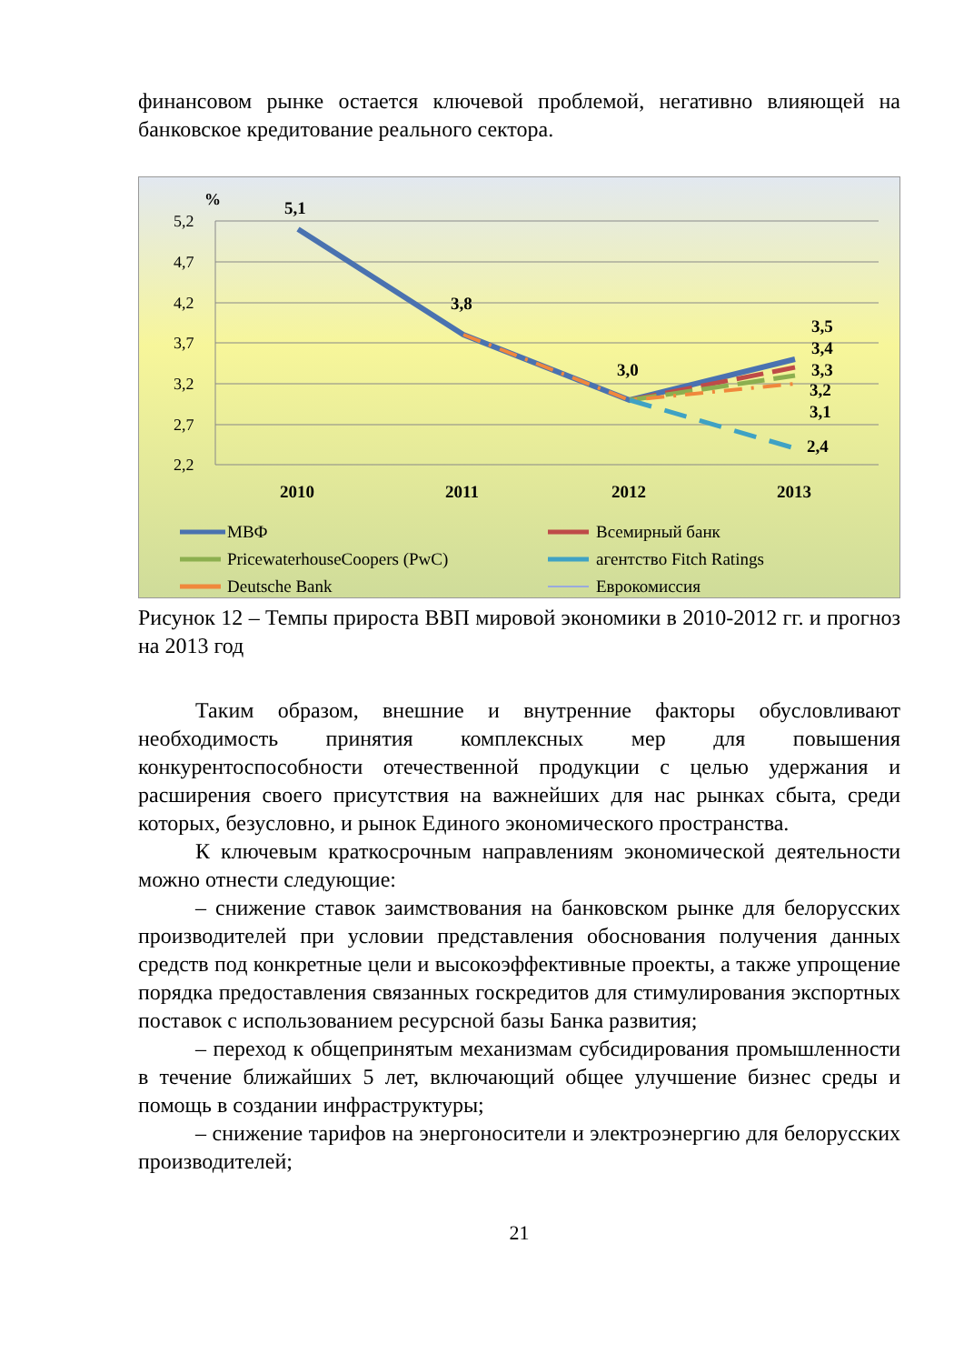финансовом рынке остается ключевой проблемой, негативно влияющей на банковское кредитование реального сектора.
%
5,2
4,7
4,2
3,7
3,2
2,7
2,2
5,1
3,8
3,0
3,5
3,4
3,3
3,2
3,1
2,4
2010
2011
2012
2013
МВФ
Всемирный банк
PricewaterhouseCoopers (PwC)
агентство Fitch Ratings
Deutsche Bank
Еврокомиссия
Рисунок 12 – Темпы прироста ВВП мировой экономики в 2010-2012 гг. и прогноз на 2013 год
Таким образом, внешние и внутренние факторы обусловливают необходимость принятия комплексных мер для повышения конкурентоспособности отечественной продукции с целью удержания и расширения своего присутствия на важнейших для нас рынках сбыта, среди которых, безусловно, и рынок Единого экономического пространства.
К ключевым краткосрочным направлениям экономической деятельности можно отнести следующие:
– снижение ставок заимствования на банковском рынке для белорусских производителей при условии представления обоснования получения данных средств под конкретные цели и высокоэффективные проекты, а также упрощение порядка предоставления связанных госкредитов для стимулирования экспортных поставок с использованием ресурсной базы Банка развития;
– переход к общепринятым механизмам субсидирования промышленности в течение ближайших 5 лет, включающий общее улучшение бизнес среды и помощь в создании инфраструктуры;
– снижение тарифов на энергоносители и электроэнергию для белорусских производителей;
21